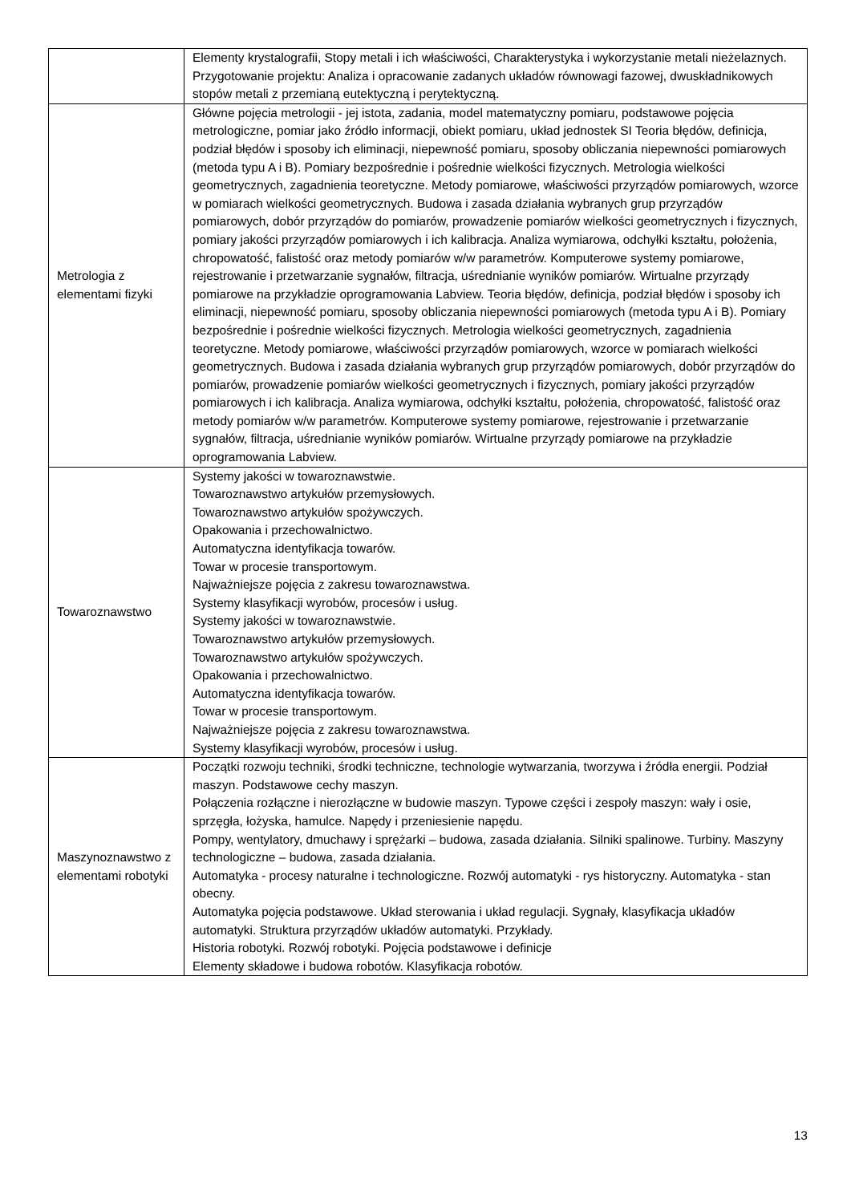| | Elementy krystalografii, Stopy metali i ich właściwości, Charakterystyka i wykorzystanie metali nieżelaznych. Przygotowanie projektu: Analiza i opracowanie zadanych układów równowagi fazowej, dwuskładnikowych stopów metali z przemianą eutektyczną i perytektyczną. |
| Metrologia z elementami fizyki | Główne pojęcia metrologii - jej istota, zadania, model matematyczny pomiaru, podstawowe pojęcia metrologiczne, pomiar jako źródło informacji, obiekt pomiaru, układ jednostek SI Teoria błędów, definicja, podział błędów i sposoby ich eliminacji, niepewność pomiaru, sposoby obliczania niepewności pomiarowych (metoda typu A i B). Pomiary bezpośrednie i pośrednie wielkości fizycznych. Metrologia wielkości geometrycznych, zagadnienia teoretyczne. Metody pomiarowe, właściwości przyrządów pomiarowych, wzorce w pomiarach wielkości geometrycznych. Budowa i zasada działania wybranych grup przyrządów pomiarowych, dobór przyrządów do pomiarów, prowadzenie pomiarów wielkości geometrycznych i fizycznych, pomiary jakości przyrządów pomiarowych i ich kalibracja. Analiza wymiarowa, odchyłki kształtu, położenia, chropowatość, falistość oraz metody pomiarów w/w parametrów. Komputerowe systemy pomiarowe, rejestrowanie i przetwarzanie sygnałów, filtracja, uśrednianie wyników pomiarów. Wirtualne przyrządy pomiarowe na przykładzie oprogramowania Labview. Teoria błędów, definicja, podział błędów i sposoby ich eliminacji, niepewność pomiaru, sposoby obliczania niepewności pomiarowych (metoda typu A i B). Pomiary bezpośrednie i pośrednie wielkości fizycznych. Metrologia wielkości geometrycznych, zagadnienia teoretyczne. Metody pomiarowe, właściwości przyrządów pomiarowych, wzorce w pomiarach wielkości geometrycznych. Budowa i zasada działania wybranych grup przyrządów pomiarowych, dobór przyrządów do pomiarów, prowadzenie pomiarów wielkości geometrycznych i fizycznych, pomiary jakości przyrządów pomiarowych i ich kalibracja. Analiza wymiarowa, odchyłki kształtu, położenia, chropowatość, falistość oraz metody pomiarów w/w parametrów. Komputerowe systemy pomiarowe, rejestrowanie i przetwarzanie sygnałów, filtracja, uśrednianie wyników pomiarów. Wirtualne przyrządy pomiarowe na przykładzie oprogramowania Labview. |
| Towaroznawstwo | Systemy jakości w towaroznawstwie. Towaroznawstwo artykułów przemysłowych. Towaroznawstwo artykułów spożywczych. Opakowania i przechowalnictwo. Automatyczna identyfikacja towarów. Towar w procesie transportowym. Najważniejsze pojęcia z zakresu towaroznawstwa. Systemy klasyfikacji wyrobów, procesów i usług. Systemy jakości w towaroznawstwie. Towaroznawstwo artykułów przemysłowych. Towaroznawstwo artykułów spożywczych. Opakowania i przechowalnictwo. Automatyczna identyfikacja towarów. Towar w procesie transportowym. Najważniejsze pojęcia z zakresu towaroznawstwa. Systemy klasyfikacji wyrobów, procesów i usług. |
| Maszynoznawstwo z elementami robotyki | Początki rozwoju techniki, środki techniczne, technologie wytwarzania, tworzywa i źródła energii. Podział maszyn. Podstawowe cechy maszyn. Połączenia rozłączne i nierozłączne w budowie maszyn. Typowe części i zespoły maszyn: wały i osie, sprzęgła, łożyska, hamulce. Napędy i przeniesienie napędu. Pompy, wentylatory, dmuchawy i sprężarki – budowa, zasada działania. Silniki spalinowe. Turbiny. Maszyny technologiczne – budowa, zasada działania. Automatyka - procesy naturalne i technologiczne. Rozwój automatyki - rys historyczny. Automatyka - stan obecny. Automatyka pojęcia podstawowe. Układ sterowania i układ regulacji. Sygnały, klasyfikacja układów automatyki. Struktura przyrządów układów automatyki. Przykłady. Historia robotyki. Rozwój robotyki. Pojęcia podstawowe i definicje Elementy składowe i budowa robotów. Klasyfikacja robotów. |
13